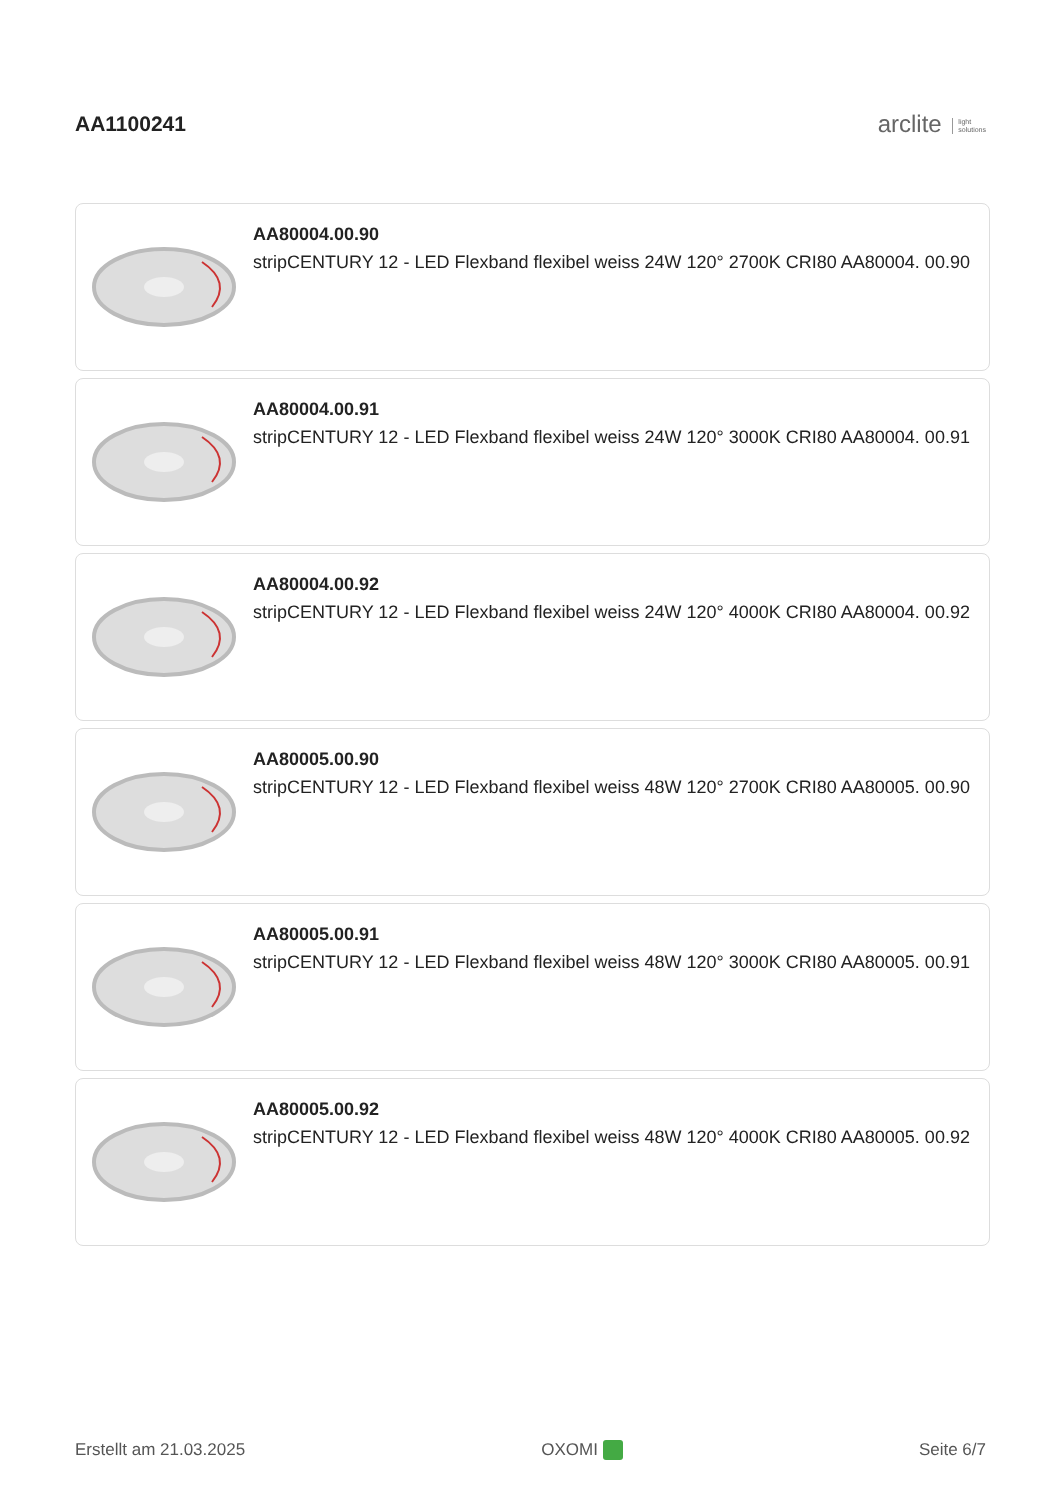AA1100241
arclite light
solutions
AA80004.00.90
stripCENTURY 12 - LED Flexband flexibel weiss 24W 120° 2700K CRI80 AA80004. 00.90
AA80004.00.91
stripCENTURY 12 - LED Flexband flexibel weiss 24W 120° 3000K CRI80 AA80004. 00.91
AA80004.00.92
stripCENTURY 12 - LED Flexband flexibel weiss 24W 120° 4000K CRI80 AA80004. 00.92
AA80005.00.90
stripCENTURY 12 - LED Flexband flexibel weiss 48W 120° 2700K CRI80 AA80005. 00.90
AA80005.00.91
stripCENTURY 12 - LED Flexband flexibel weiss 48W 120° 3000K CRI80 AA80005. 00.91
AA80005.00.92
stripCENTURY 12 - LED Flexband flexibel weiss 48W 120° 4000K CRI80 AA80005. 00.92
Erstellt am 21.03.2025 OXOMI Seite 6/7